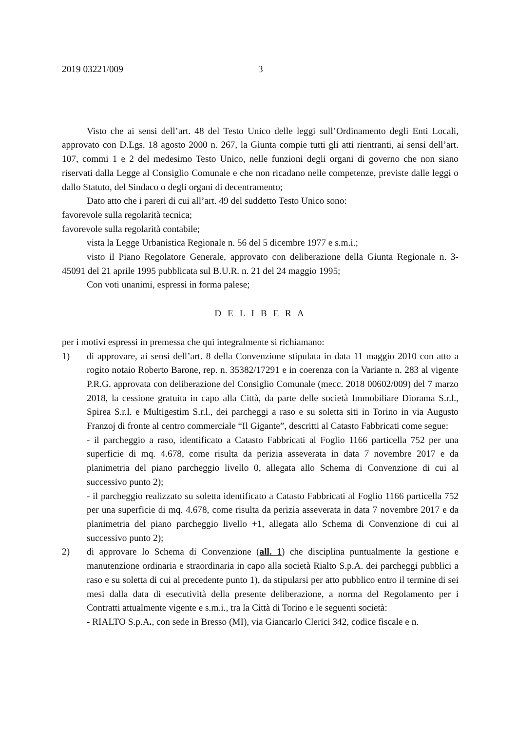2019 03221/009 3
Visto che ai sensi dell’art. 48 del Testo Unico delle leggi sull’Ordinamento degli Enti Locali, approvato con D.Lgs. 18 agosto 2000 n. 267, la Giunta compie tutti gli atti rientranti, ai sensi dell’art. 107, commi 1 e 2 del medesimo Testo Unico, nelle funzioni degli organi di governo che non siano riservati dalla Legge al Consiglio Comunale e che non ricadano nelle competenze, previste dalle leggi o dallo Statuto, del Sindaco o degli organi di decentramento;
Dato atto che i pareri di cui all’art. 49 del suddetto Testo Unico sono:
favorevole sulla regolarità tecnica;
favorevole sulla regolarità contabile;
vista la Legge Urbanistica Regionale n. 56 del 5 dicembre 1977 e s.m.i.;
visto il Piano Regolatore Generale, approvato con deliberazione della Giunta Regionale n. 3-45091 del 21 aprile 1995 pubblicata sul B.U.R. n. 21 del 24 maggio 1995;
Con voti unanimi, espressi in forma palese;
D E L I B E R A
per i motivi espressi in premessa che qui integralmente si richiamano:
1) di approvare, ai sensi dell’art. 8 della Convenzione stipulata in data 11 maggio 2010 con atto a rogito notaio Roberto Barone, rep. n. 35382/17291 e in coerenza con la Variante n. 283 al vigente P.R.G. approvata con deliberazione del Consiglio Comunale (mecc. 2018 00602/009) del 7 marzo 2018, la cessione gratuita in capo alla Città, da parte delle società Immobiliare Diorama S.r.l., Spirea S.r.l. e Multigestim S.r.l., dei parcheggi a raso e su soletta siti in Torino in via Augusto Franzoj di fronte al centro commerciale “Il Gigante”, descritti al Catasto Fabbricati come segue:
- il parcheggio a raso, identificato a Catasto Fabbricati al Foglio 1166 particella 752 per una superficie di mq. 4.678, come risulta da perizia asseverata in data 7 novembre 2017 e da planimetria del piano parcheggio livello 0, allegata allo Schema di Convenzione di cui al successivo punto 2);
- il parcheggio realizzato su soletta identificato a Catasto Fabbricati al Foglio 1166 particella 752 per una superficie di mq. 4.678, come risulta da perizia asseverata in data 7 novembre 2017 e da planimetria del piano parcheggio livello +1, allegata allo Schema di Convenzione di cui al successivo punto 2);
2) di approvare lo Schema di Convenzione (all. 1) che disciplina puntualmente la gestione e manutenzione ordinaria e straordinaria in capo alla società Rialto S.p.A. dei parcheggi pubblici a raso e su soletta di cui al precedente punto 1), da stipularsi per atto pubblico entro il termine di sei mesi dalla data di esecutività della presente deliberazione, a norma del Regolamento per i Contratti attualmente vigente e s.m.i., tra la Città di Torino e le seguenti società:
- RIALTO S.p.A., con sede in Bresso (MI), via Giancarlo Clerici 342, codice fiscale e n.